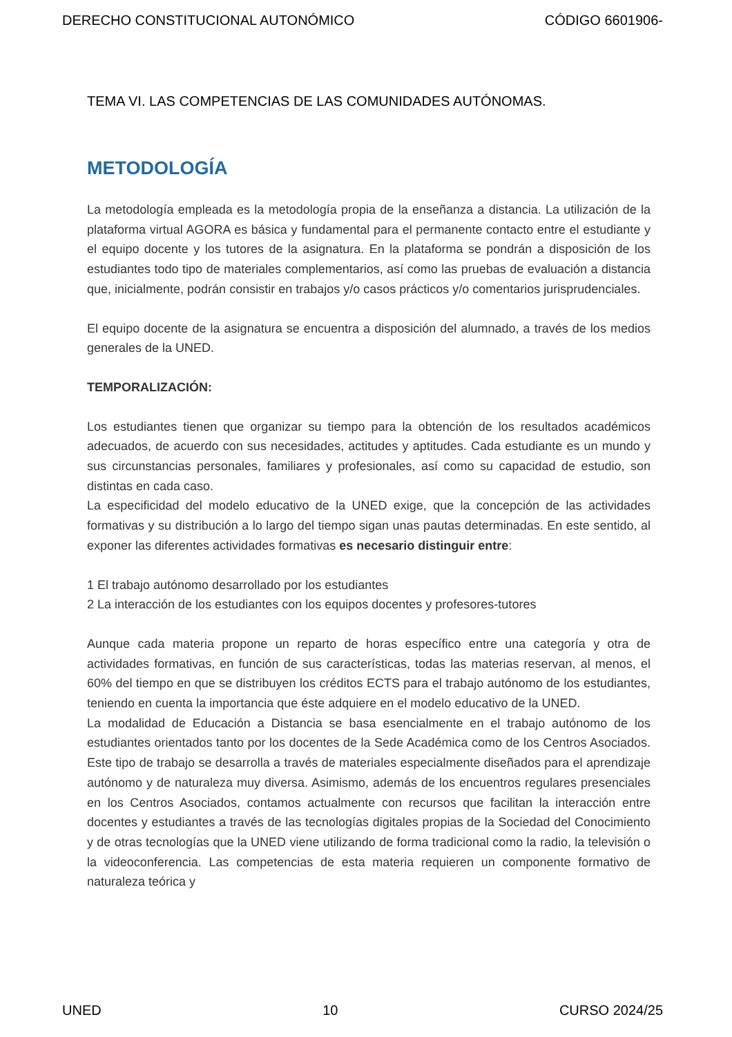DERECHO CONSTITUCIONAL AUTONÓMICO CÓDIGO 6601906-
TEMA VI. LAS COMPETENCIAS DE LAS COMUNIDADES AUTÓNOMAS.
METODOLOGÍA
La metodología empleada es la metodología propia de la enseñanza a distancia. La utilización de la plataforma virtual AGORA es básica y fundamental para el permanente contacto entre el estudiante y el equipo docente y los tutores de la asignatura. En la plataforma se pondrán a disposición de los estudiantes todo tipo de materiales complementarios, así como las pruebas de evaluación a distancia que, inicialmente, podrán consistir en trabajos y/o casos prácticos y/o comentarios jurisprudenciales.
El equipo docente de la asignatura se encuentra a disposición del alumnado, a través de los medios generales de la UNED.
TEMPORALIZACIÓN:
Los estudiantes tienen que organizar su tiempo para la obtención de los resultados académicos adecuados, de acuerdo con sus necesidades, actitudes y aptitudes. Cada estudiante es un mundo y sus circunstancias personales, familiares y profesionales, así como su capacidad de estudio, son distintas en cada caso.
La especificidad del modelo educativo de la UNED exige, que la concepción de las actividades formativas y su distribución a lo largo del tiempo sigan unas pautas determinadas. En este sentido, al exponer las diferentes actividades formativas es necesario distinguir entre:
1 El trabajo autónomo desarrollado por los estudiantes
2 La interacción de los estudiantes con los equipos docentes y profesores-tutores
Aunque cada materia propone un reparto de horas específico entre una categoría y otra de actividades formativas, en función de sus características, todas las materias reservan, al menos, el 60% del tiempo en que se distribuyen los créditos ECTS para el trabajo autónomo de los estudiantes, teniendo en cuenta la importancia que éste adquiere en el modelo educativo de la UNED.
La modalidad de Educación a Distancia se basa esencialmente en el trabajo autónomo de los estudiantes orientados tanto por los docentes de la Sede Académica como de los Centros Asociados. Este tipo de trabajo se desarrolla a través de materiales especialmente diseñados para el aprendizaje autónomo y de naturaleza muy diversa. Asimismo, además de los encuentros regulares presenciales en los Centros Asociados, contamos actualmente con recursos que facilitan la interacción entre docentes y estudiantes a través de las tecnologías digitales propias de la Sociedad del Conocimiento y de otras tecnologías que la UNED viene utilizando de forma tradicional como la radio, la televisión o la videoconferencia. Las competencias de esta materia requieren un componente formativo de naturaleza teórica y
UNED 10 CURSO 2024/25